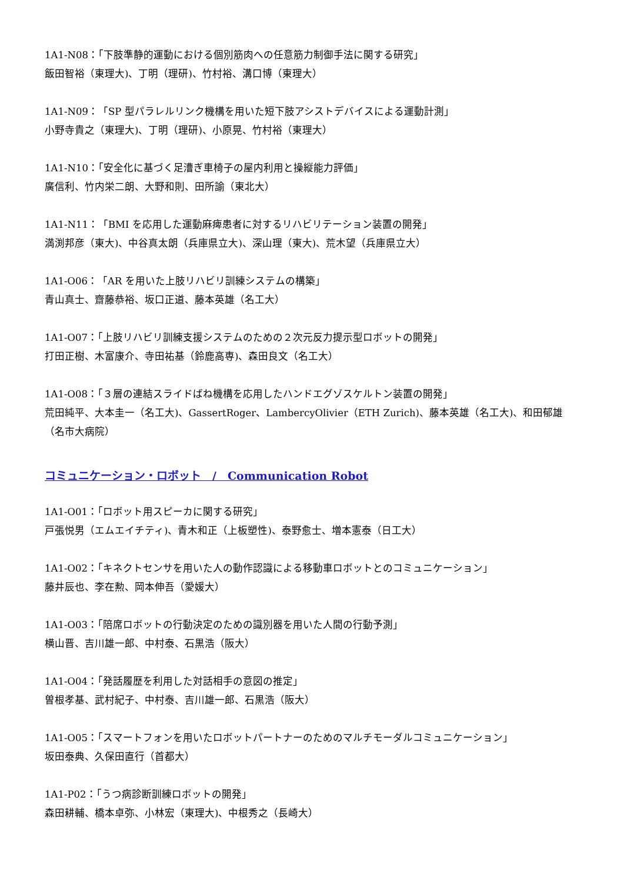1A1-N08：「下肢準静的運動における個別筋肉への任意筋力制御手法に関する研究」
飯田智裕（東理大)、丁明（理研)、竹村裕、溝口博（東理大）
1A1-N09：「SP 型パラレルリンク機構を用いた短下肢アシストデバイスによる運動計測」
小野寺貴之（東理大)、丁明（理研)、小原晃、竹村裕（東理大）
1A1-N10：「安全化に基づく足漕ぎ車椅子の屋内利用と操縦能力評価」
廣信利、竹内栄二朗、大野和則、田所諭（東北大）
1A1-N11：「BMI を応用した運動麻痺患者に対するリハビリテーション装置の開発」
満渕邦彦（東大)、中谷真太朗（兵庫県立大)、深山理（東大)、荒木望（兵庫県立大）
1A1-O06：「AR を用いた上肢リハビリ訓練システムの構築」
青山真士、齋藤恭裕、坂口正道、藤本英雄（名工大）
1A1-O07：「上肢リハビリ訓練支援システムのための２次元反力提示型ロボットの開発」
打田正樹、木富康介、寺田祐基（鈴鹿高専)、森田良文（名工大）
1A1-O08：「３層の連結スライドばね機構を応用したハンドエグゾスケルトン装置の開発」
荒田純平、大本圭一（名工大)、GassertRoger、LambercyOlivier（ETH Zurich)、藤本英雄（名工大)、和田郁雄（名市大病院）
コミュニケーション・ロボット　/　Communication Robot
1A1-O01：「ロボット用スピーカに関する研究」
戸張悦男（エムエイチティ)、青木和正（上板塑性)、泰野愈士、増本憲泰（日工大）
1A1-O02：「キネクトセンサを用いた人の動作認識による移動車ロボットとのコミュニケーション」
藤井辰也、李在勲、岡本伸吾（愛媛大）
1A1-O03：「陪席ロボットの行動決定のための識別器を用いた人間の行動予測」
横山晋、吉川雄一郎、中村泰、石黒浩（阪大）
1A1-O04：「発話履歴を利用した対話相手の意図の推定」
曽根孝基、武村紀子、中村泰、吉川雄一郎、石黒浩（阪大）
1A1-O05：「スマートフォンを用いたロボットパートナーのためのマルチモーダルコミュニケーション」
坂田泰典、久保田直行（首都大）
1A1-P02：「うつ病診断訓練ロボットの開発」
森田耕輔、橋本卓弥、小林宏（東理大)、中根秀之（長崎大）